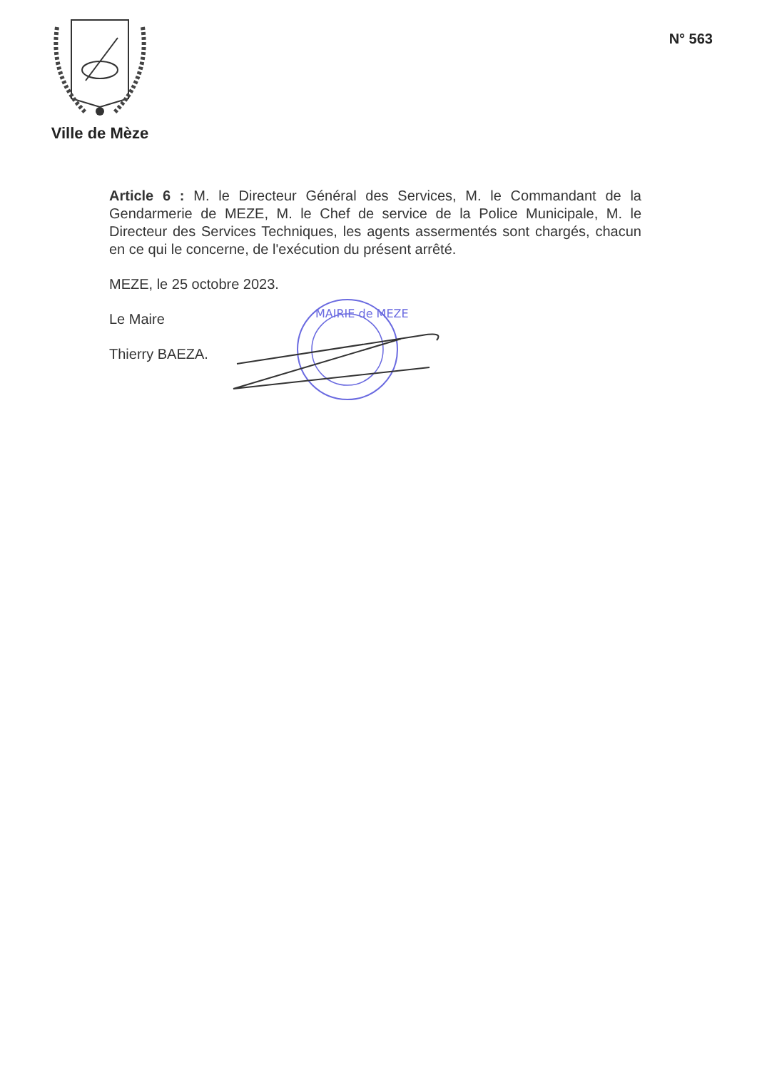Ville de Mèze
N° 563
Article 6 : M. le Directeur Général des Services, M. le Commandant de la Gendarmerie de MEZE, M. le Chef de service de la Police Municipale, M. le Directeur des Services Techniques, les agents assermentés sont chargés, chacun en ce qui le concerne, de l'exécution du présent arrêté.
MEZE, le 25 octobre 2023.
Le Maire
Thierry BAEZA.
MAIRIE de MEZE